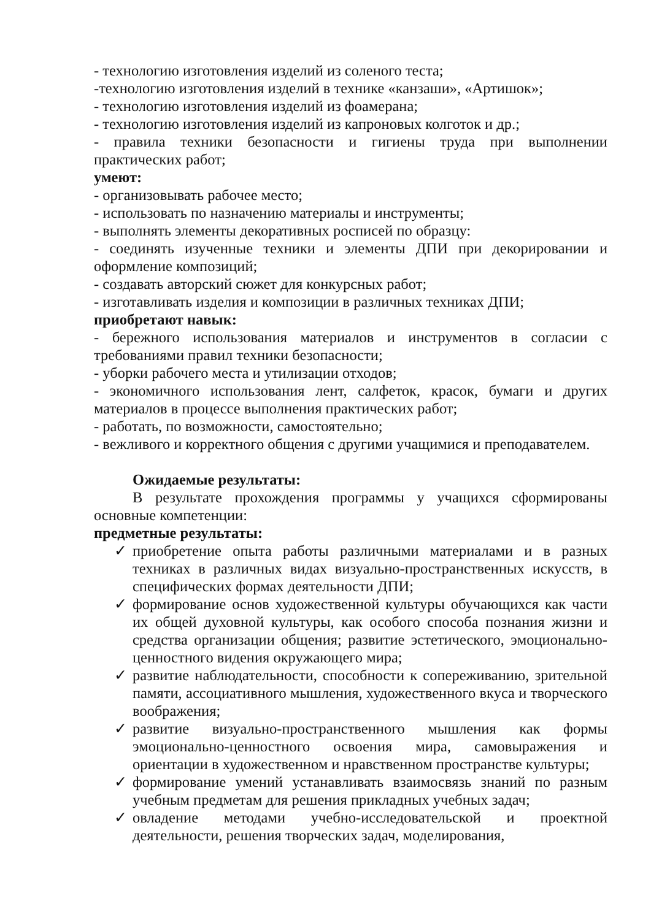- технологию изготовления изделий из соленого теста;
-технологию изготовления изделий в технике «канзаши», «Артишок»;
- технологию изготовления изделий из фоамерана;
- технологию изготовления изделий из капроновых колготок и др.;
- правила техники безопасности и гигиены труда при выполнении практических работ;
умеют:
- организовывать рабочее место;
- использовать по назначению материалы и инструменты;
- выполнять элементы декоративных росписей по образцу:
- соединять изученные техники и элементы ДПИ при декорировании и оформление композиций;
- создавать авторский сюжет для конкурсных работ;
- изготавливать изделия и композиции в различных техниках ДПИ;
приобретают навык:
- бережного использования материалов и инструментов в согласии с требованиями правил техники безопасности;
- уборки рабочего места и утилизации отходов;
- экономичного использования лент, салфеток, красок, бумаги и других материалов в процессе выполнения практических работ;
- работать, по возможности, самостоятельно;
- вежливого и корректного общения с другими учащимися и преподавателем.
Ожидаемые результаты:
В результате прохождения программы у учащихся сформированы основные компетенции:
предметные результаты:
✓ приобретение опыта работы различными материалами и в разных техниках в различных видах визуально-пространственных искусств, в специфических формах деятельности ДПИ;
✓ формирование основ художественной культуры обучающихся как части их общей духовной культуры, как особого способа познания жизни и средства организации общения; развитие эстетического, эмоционально-ценностного видения окружающего мира;
✓ развитие наблюдательности, способности к сопереживанию, зрительной памяти, ассоциативного мышления, художественного вкуса и творческого воображения;
✓ развитие визуально-пространственного мышления как формы эмоционально-ценностного освоения мира, самовыражения и ориентации в художественном и нравственном пространстве культуры;
✓ формирование умений устанавливать взаимосвязь знаний по разным учебным предметам для решения прикладных учебных задач;
✓ овладение методами учебно-исследовательской и проектной деятельности, решения творческих задач, моделирования,